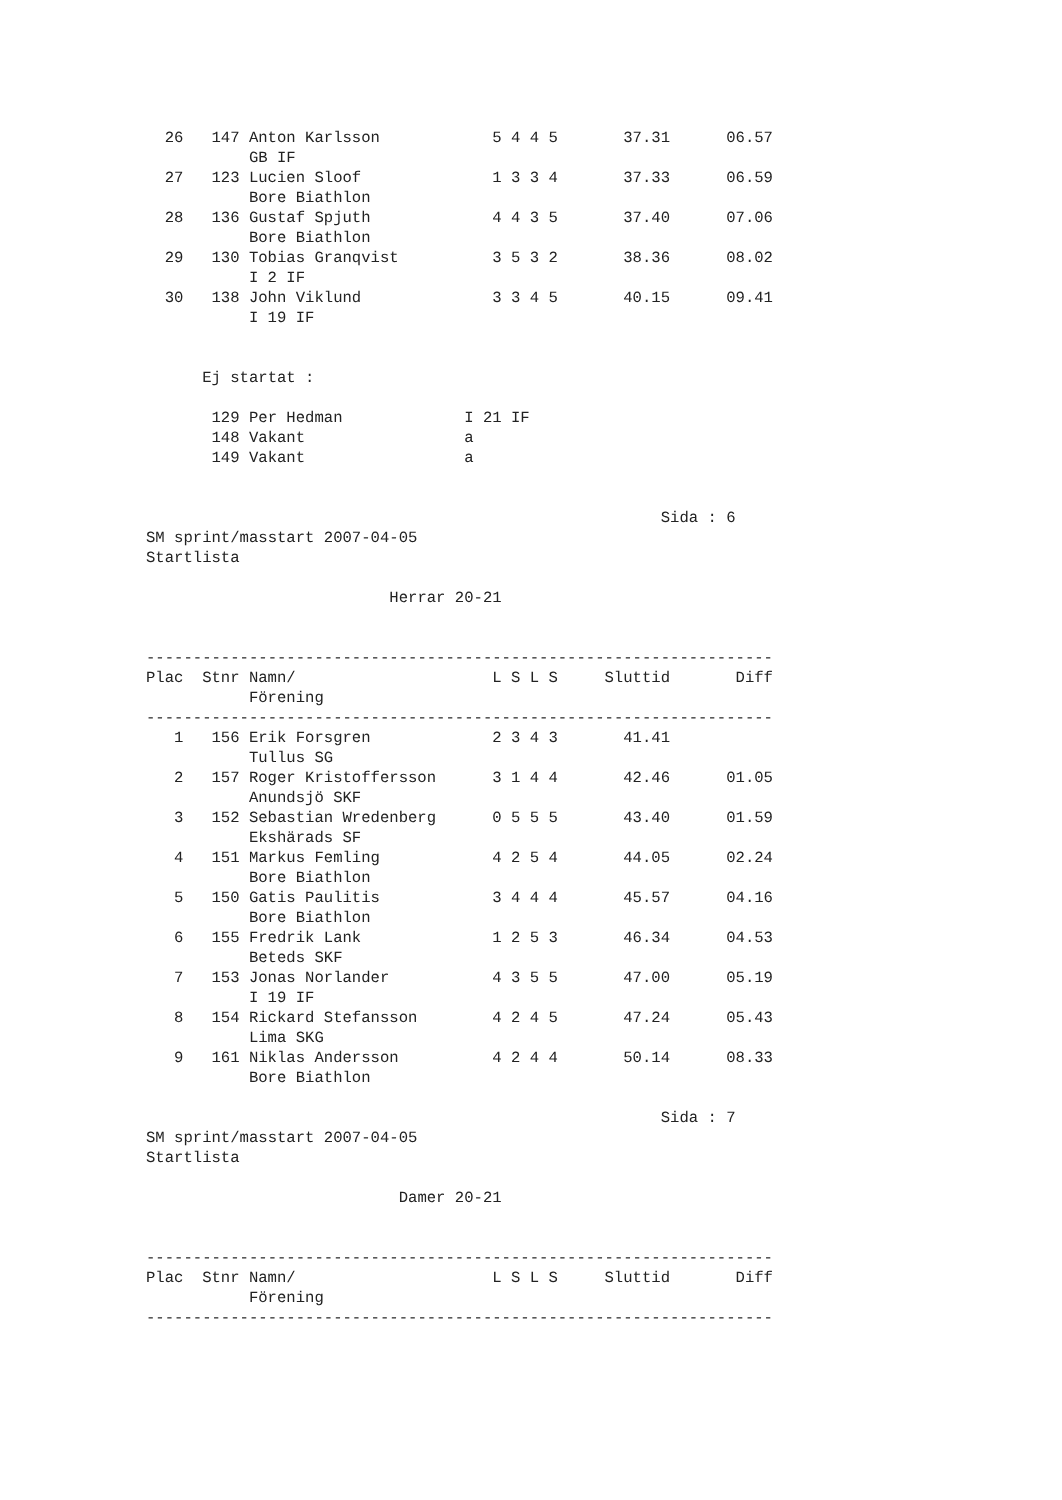| 26 | 147 | Anton Karlsson | 5 4 4 5 | 37.31 | 06.57 |
| | | GB IF | | | |
| 27 | 123 | Lucien Sloof | 1 3 3 4 | 37.33 | 06.59 |
| | | Bore Biathlon | | | |
| 28 | 136 | Gustaf Spjuth | 4 4 3 5 | 37.40 | 07.06 |
| | | Bore Biathlon | | | |
| 29 | 130 | Tobias Granqvist | 3 5 3 2 | 38.36 | 08.02 |
| | | I 2 IF | | | |
| 30 | 138 | John Viklund | 3 3 4 5 | 40.15 | 09.41 |
| | | I 19 IF | | | |
      Ej startat :

       129 Per Hedman             I 21 IF
       148 Vakant                 a
       149 Vakant                 a


                                                       Sida : 6
SM sprint/masstart 2007-04-05
Startlista

                          Herrar 20-21


-------------------------------------------------------------------
| Plac | Stnr | Namn/ | L S L S | Sluttid | Diff |
| --- | --- | --- | --- | --- | --- |
| | | Förening | | | |
-------------------------------------------------------------------
| 1 | 156 | Erik Forsgren | 2 3 4 3 | 41.41 | |
| | | Tullus SG | | | |
| 2 | 157 | Roger Kristoffersson | 3 1 4 4 | 42.46 | 01.05 |
| | | Anundsjö SKF | | | |
| 3 | 152 | Sebastian Wredenberg | 0 5 5 5 | 43.40 | 01.59 |
| | | Ekshärads SF | | | |
| 4 | 151 | Markus Femling | 4 2 5 4 | 44.05 | 02.24 |
| | | Bore Biathlon | | | |
| 5 | 150 | Gatis Paulitis | 3 4 4 4 | 45.57 | 04.16 |
| | | Bore Biathlon | | | |
| 6 | 155 | Fredrik Lank | 1 2 5 3 | 46.34 | 04.53 |
| | | Beteds SKF | | | |
| 7 | 153 | Jonas Norlander | 4 3 5 5 | 47.00 | 05.19 |
| | | I 19 IF | | | |
| 8 | 154 | Rickard Stefansson | 4 2 4 5 | 47.24 | 05.43 |
| | | Lima SKG | | | |
| 9 | 161 | Niklas Andersson | 4 2 4 4 | 50.14 | 08.33 |
| | | Bore Biathlon | | | |
                                                       Sida : 7
SM sprint/masstart 2007-04-05
Startlista

                           Damer 20-21


-------------------------------------------------------------------
| Plac | Stnr | Namn/ | L S L S | Sluttid | Diff |
| --- | --- | --- | --- | --- | --- |
| | | Förening | | | |
-------------------------------------------------------------------